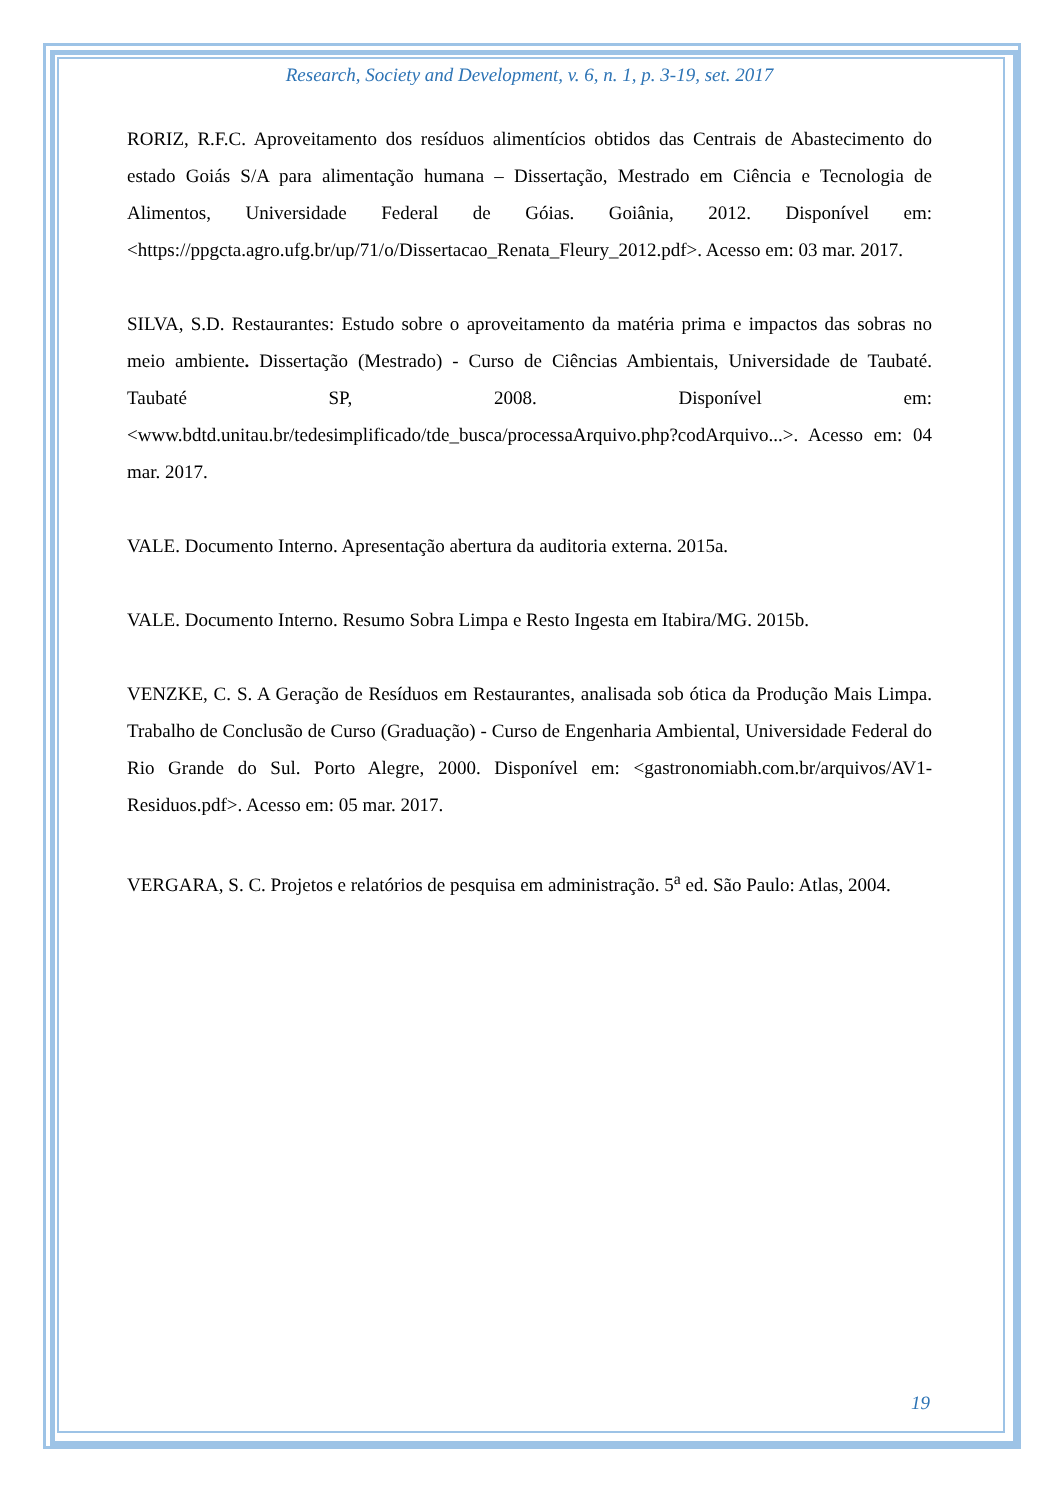Research, Society and Development, v. 6, n. 1, p. 3-19, set. 2017
RORIZ, R.F.C. Aproveitamento dos resíduos alimentícios obtidos das Centrais de Abastecimento do estado Goiás S/A para alimentação humana – Dissertação, Mestrado em Ciência e Tecnologia de Alimentos, Universidade Federal de Góias. Goiânia, 2012. Disponível em: <https://ppgcta.agro.ufg.br/up/71/o/Dissertacao_Renata_Fleury_2012.pdf>. Acesso em: 03 mar. 2017.
SILVA, S.D. Restaurantes: Estudo sobre o aproveitamento da matéria prima e impactos das sobras no meio ambiente. Dissertação (Mestrado) - Curso de Ciências Ambientais, Universidade de Taubaté. Taubaté SP, 2008. Disponível em: <www.bdtd.unitau.br/tedesimplificado/tde_busca/processaArquivo.php?codArquivo...>. Acesso em: 04 mar. 2017.
VALE. Documento Interno. Apresentação abertura da auditoria externa. 2015a.
VALE. Documento Interno. Resumo Sobra Limpa e Resto Ingesta em Itabira/MG. 2015b.
VENZKE, C. S. A Geração de Resíduos em Restaurantes, analisada sob ótica da Produção Mais Limpa. Trabalho de Conclusão de Curso (Graduação) - Curso de Engenharia Ambiental, Universidade Federal do Rio Grande do Sul. Porto Alegre, 2000. Disponível em: <gastronomiabh.com.br/arquivos/AV1-Residuos.pdf>. Acesso em: 05 mar. 2017.
VERGARA, S. C. Projetos e relatórios de pesquisa em administração. 5<sup>a</sup> ed. São Paulo: Atlas, 2004.
19